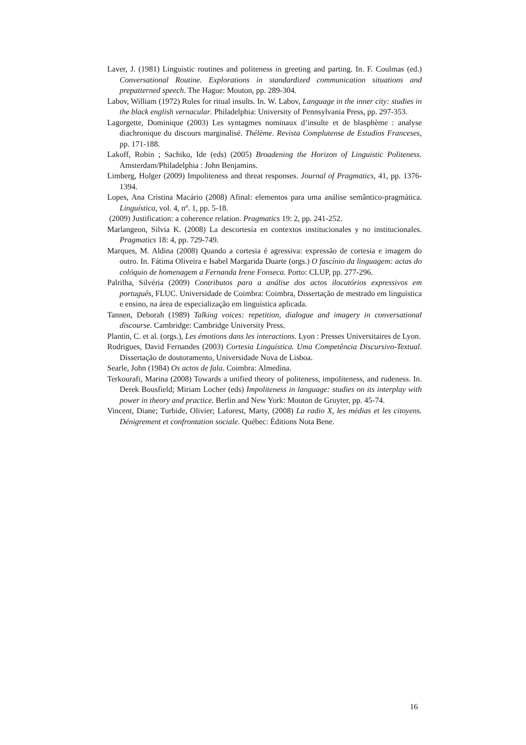Laver, J. (1981) Linguistic routines and politeness in greeting and parting. In. F. Coulmas (ed.) Conversational Routine. Explorations in standardized communication situations and prepatterned speech. The Hague: Mouton, pp. 289-304.
Labov, William (1972) Rules for ritual insults. In. W. Labov, Language in the inner city: studies in the black english vernacular. Philadelphia: University of Pennsylvania Press, pp. 297-353.
Lagorgette, Dominique (2003) Les syntagmes nominaux d’insulte et de blasphème : analyse diachronique du discours marginalisé. Thélème. Revista Complutense de Estudios Franceses, pp. 171-188.
Lakoff, Robin ; Sachiko, Ide (eds) (2005) Broadening the Horizon of Linguistic Politeness. Amsterdam/Philadelphia : John Benjamins.
Limberg, Holger (2009) Impoliteness and threat responses. Journal of Pragmatics, 41, pp. 1376-1394.
Lopes, Ana Cristina Macário (2008) Afinal: elementos para uma análise semântico-pragmática. Linguística, vol. 4, nº. 1, pp. 5-18.
(2009) Justification: a coherence relation. Pragmatics 19: 2, pp. 241-252.
Marlangeon, Silvia K. (2008) La descortesía en contextos institucionales y no institucionales. Pragmatics 18: 4, pp. 729-749.
Marques, M. Aldina (2008) Quando a cortesia é agressiva: expressão de cortesia e imagem do outro. In. Fátima Oliveira e Isabel Margarida Duarte (orgs.) O fascínio da linguagem: actas do colóquio de homenagem a Fernanda Irene Fonseca. Porto: CLUP, pp. 277-296.
Palrilha, Silvéria (2009) Contributos para a análise dos actos ilocutórios expressivos em português, FLUC. Universidade de Coimbra: Coimbra, Dissertação de mestrado em linguística e ensino, na área de especialização em linguística aplicada.
Tannen, Deborah (1989) Talking voices: repetition, dialogue and imagery in conversational discourse. Cambridge: Cambridge University Press.
Plantin, C. et al. (orgs.), Les émotions dans les interactions. Lyon : Presses Universitaires de Lyon.
Rodrigues, David Fernandes (2003) Cortesia Linguística. Uma Competência Discursivo-Textual. Dissertação de doutoramento, Universidade Nova de Lisboa.
Searle, John (1984) Os actos de fala. Coimbra: Almedina.
Terkourafi, Marina (2008) Towards a unified theory of politeness, impoliteness, and rudeness. In. Derek Bousfield; Miriam Locher (eds) Impoliteness in language: studies on its interplay with power in theory and practice. Berlin and New York: Mouton de Gruyter, pp. 45-74.
Vincent, Diane; Turbide, Olivier; Laforest, Marty, (2008) La radio X, les médias et les citoyens. Dénigrement et confrontation sociale. Québec: Éditions Nota Bene.
16